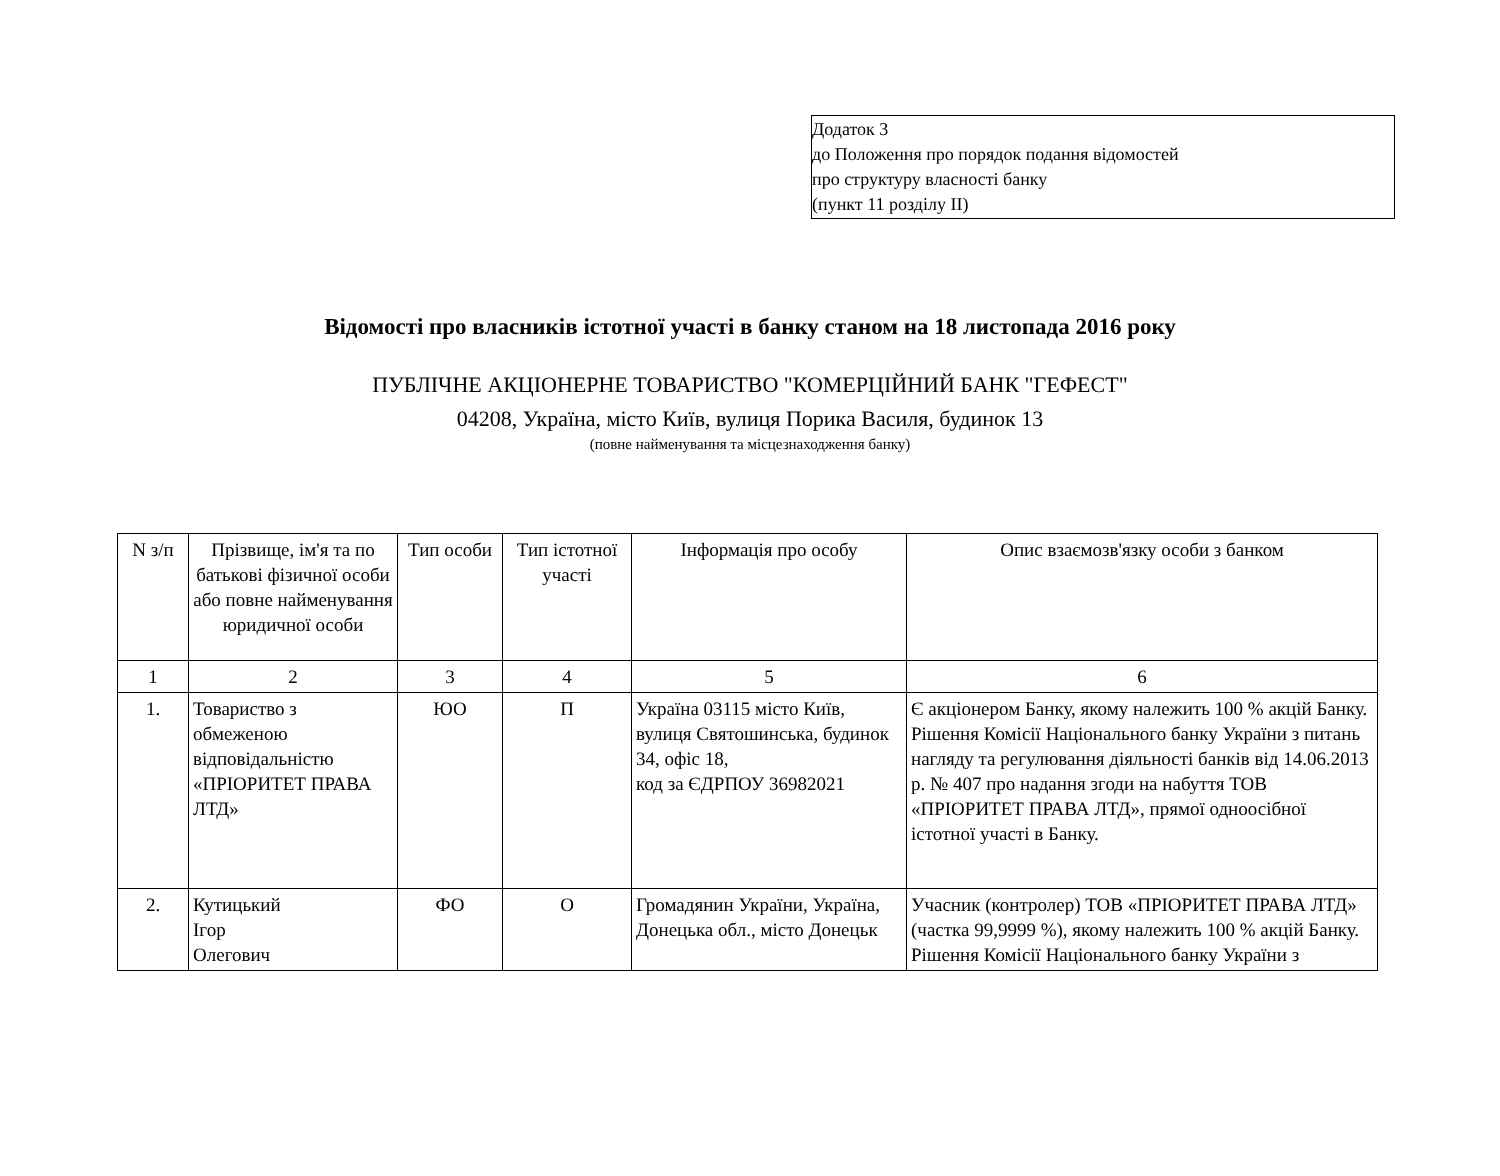Додаток 3
до Положення про порядок подання відомостей
про структуру власності банку
(пункт 11 розділу II)
Відомості про власників істотної участі в банку станом на 18 листопада 2016 року
ПУБЛІЧНЕ АКЦІОНЕРНЕ ТОВАРИСТВО "КОМЕРЦІЙНИЙ БАНК "ГЕФЕСТ"
04208, Україна, місто Київ, вулиця Порика Василя, будинок 13
(повне найменування та місцезнаходження банку)
| N з/п | Прізвище, ім'я та по батькові фізичної особи або повне найменування юридичної особи | Тип особи | Тип істотної участі | Інформація про особу | Опис взаємозв'язку особи з банком |
| --- | --- | --- | --- | --- | --- |
| 1 | 2 | 3 | 4 | 5 | 6 |
| 1. | Товариство з обмеженою відповідальністю «ПРІОРИТЕТ ПРАВА ЛТД» | ЮО | П | Україна 03115 місто Київ, вулиця Святошинська, будинок 34, офіс 18, код за ЄДРПОУ 36982021 | Є акціонером Банку, якому належить 100 % акцій Банку. Рішення Комісії Національного банку України з питань нагляду та регулювання діяльності банків від 14.06.2013 р. № 407 про надання згоди на набуття ТОВ «ПРІОРИТЕТ ПРАВА ЛТД», прямої одноосібної істотної участі в Банку. |
| 2. | Кутицький Ігор Олегович | ФО | О | Громадянин України, Україна, Донецька обл., місто Донецьк | Учасник (контролер) ТОВ «ПРІОРИТЕТ ПРАВА ЛТД» (частка 99,9999 %), якому належить 100 % акцій Банку. Рішення Комісії Національного банку України з |